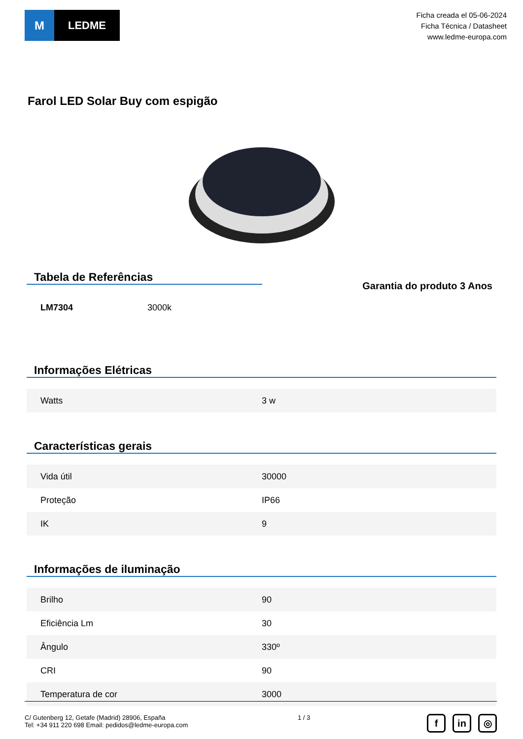M LEDME
Ficha creada el 05-06-2024
Ficha Técnica / Datasheet
www.ledme-europa.com
Farol LED Solar Buy com espigão
Tabela de Referências
| LM7304 | 3000k |
Garantia do produto 3 Anos
Informações Elétricas
| Watts | 3 w |
Características gerais
| Vida útil | 30000 |
| Proteção | IP66 |
| IK | 9 |
Informações de iluminação
| Brilho | 90 |
| Eficiência Lm | 30 |
| Ângulo | 330º |
| CRI | 90 |
| Temperatura de cor | 3000 |
C/ Gutenberg 12, Getafe (Madrid) 28906, España
Tel: +34 911 220 698 Email: pedidos@ledme-europa.com
1 / 3
fin ◎